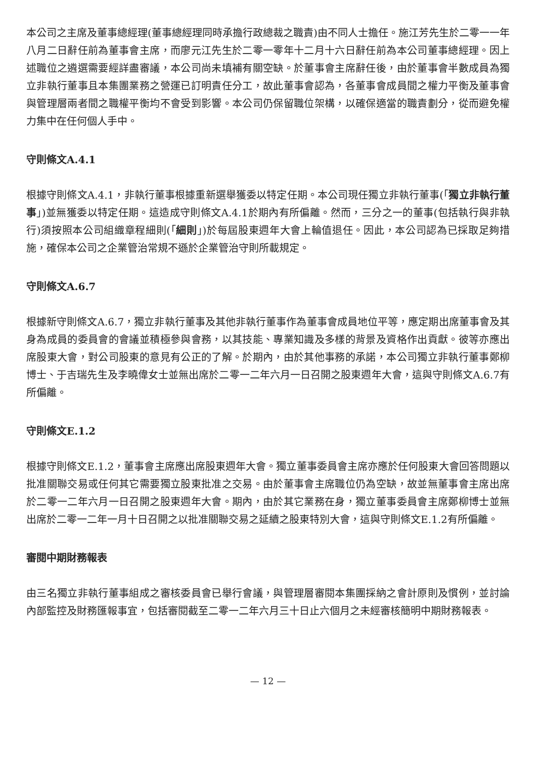本公司之主席及董事總經理(董事總經理同時承擔行政總裁之職責)由不同人士擔任。施江芳先生於二零一一年八月二日辭任前為董事會主席，而廖元江先生於二零一零年十二月十六日辭任前為本公司董事總經理。因上述職位之遴選需要經詳盡審議，本公司尚未填補有關空缺。於董事會主席辭任後，由於董事會半數成員為獨立非執行董事且本集團業務之營運已訂明責任分工，故此董事會認為，各董事會成員間之權力平衡及董事會與管理層兩者間之職權平衡均不會受到影響。本公司仍保留職位架構，以確保適當的職責劃分，從而避免權力集中在任何個人手中。
守則條文A.4.1
根據守則條文A.4.1，非執行董事根據重新選舉獲委以特定任期。本公司現任獨立非執行董事(「獨立非執行董事」)並無獲委以特定任期。這造成守則條文A.4.1於期內有所偏離。然而，三分之一的董事(包括執行與非執行)須按照本公司組織章程細則(「細則」)於每屆股東週年大會上輪值退任。因此，本公司認為已採取足夠措施，確保本公司之企業管治常規不遜於企業管治守則所載規定。
守則條文A.6.7
根據新守則條文A.6.7，獨立非執行董事及其他非執行董事作為董事會成員地位平等，應定期出席董事會及其身為成員的委員會的會議並積極參與會務，以其技能、專業知識及多樣的背景及資格作出貢獻。彼等亦應出席股東大會，對公司股東的意見有公正的了解。於期內，由於其他事務的承諾，本公司獨立非執行董事鄭柳博士、于吉瑞先生及李曉偉女士並無出席於二零一二年六月一日召開之股東週年大會，這與守則條文A.6.7有所偏離。
守則條文E.1.2
根據守則條文E.1.2，董事會主席應出席股東週年大會。獨立董事委員會主席亦應於任何股東大會回答問題以批准關聯交易或任何其它需要獨立股東批准之交易。由於董事會主席職位仍為空缺，故並無董事會主席出席於二零一二年六月一日召開之股東週年大會。期內，由於其它業務在身，獨立董事委員會主席鄭柳博士並無出席於二零一二年一月十日召開之以批准關聯交易之延續之股東特別大會，這與守則條文E.1.2有所偏離。
審閱中期財務報表
由三名獨立非執行董事組成之審核委員會已舉行會議，與管理層審閱本集團採納之會計原則及慣例，並討論內部監控及財務匯報事宜，包括審閱截至二零一二年六月三十日止六個月之未經審核簡明中期財務報表。
— 12 —